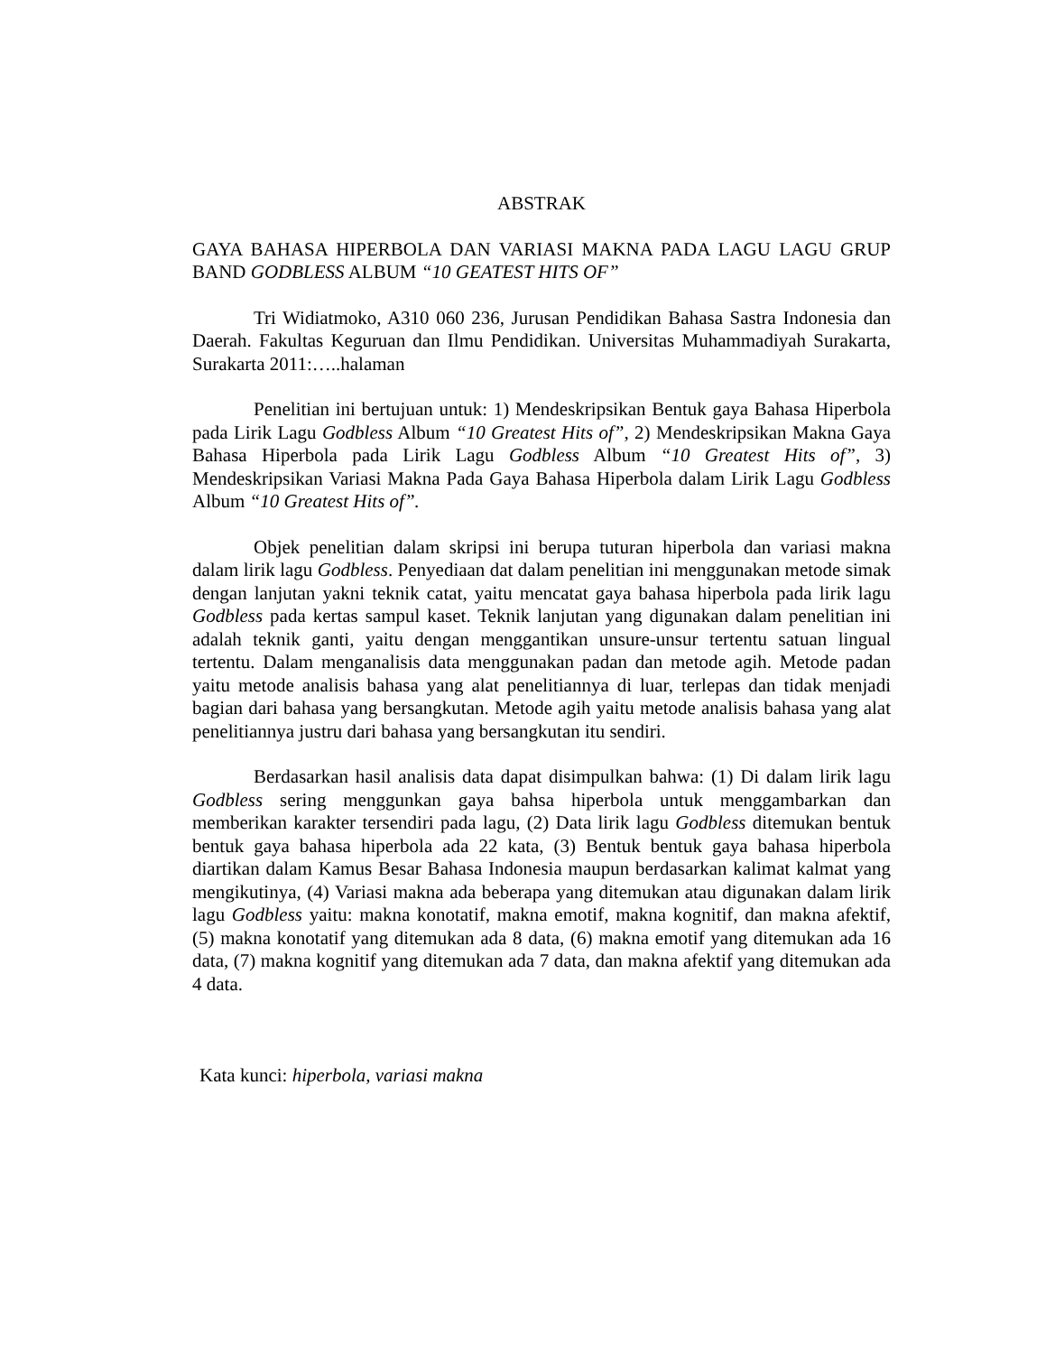ABSTRAK
GAYA BAHASA HIPERBOLA DAN VARIASI MAKNA PADA LAGU LAGU GRUP BAND GODBLESS ALBUM “10 GEATEST HITS OF”
Tri Widiatmoko, A310 060 236, Jurusan Pendidikan Bahasa Sastra Indonesia dan Daerah. Fakultas Keguruan dan Ilmu Pendidikan. Universitas Muhammadiyah Surakarta, Surakarta 2011:…..halaman
Penelitian ini bertujuan untuk: 1) Mendeskripsikan Bentuk gaya Bahasa Hiperbola pada Lirik Lagu Godbless Album “10 Greatest Hits of”, 2) Mendeskripsikan Makna Gaya Bahasa Hiperbola pada Lirik Lagu Godbless Album “10 Greatest Hits of”, 3) Mendeskripsikan Variasi Makna Pada Gaya Bahasa Hiperbola dalam Lirik Lagu Godbless Album “10 Greatest Hits of”.
Objek penelitian dalam skripsi ini berupa tuturan hiperbola dan variasi makna dalam lirik lagu Godbless. Penyediaan dat dalam penelitian ini menggunakan metode simak dengan lanjutan yakni teknik catat, yaitu mencatat gaya bahasa hiperbola pada lirik lagu Godbless pada kertas sampul kaset. Teknik lanjutan yang digunakan dalam penelitian ini adalah teknik ganti, yaitu dengan menggantikan unsure-unsur tertentu satuan lingual tertentu. Dalam menganalisis data menggunakan padan dan metode agih. Metode padan yaitu metode analisis bahasa yang alat penelitiannya di luar, terlepas dan tidak menjadi bagian dari bahasa yang bersangkutan. Metode agih yaitu metode analisis bahasa yang alat penelitiannya justru dari bahasa yang bersangkutan itu sendiri.
Berdasarkan hasil analisis data dapat disimpulkan bahwa: (1) Di dalam lirik lagu Godbless sering menggunkan gaya bahsa hiperbola untuk menggambarkan dan memberikan karakter tersendiri pada lagu, (2) Data lirik lagu Godbless ditemukan bentuk bentuk gaya bahasa hiperbola ada 22 kata, (3) Bentuk bentuk gaya bahasa hiperbola diartikan dalam Kamus Besar Bahasa Indonesia maupun berdasarkan kalimat kalmat yang mengikutinya, (4) Variasi makna ada beberapa yang ditemukan atau digunakan dalam lirik lagu Godbless yaitu: makna konotatif, makna emotif, makna kognitif, dan makna afektif, (5) makna konotatif yang ditemukan ada 8 data, (6) makna emotif yang ditemukan ada 16 data, (7) makna kognitif yang ditemukan ada 7 data, dan makna afektif yang ditemukan ada 4 data.
Kata kunci: hiperbola, variasi makna